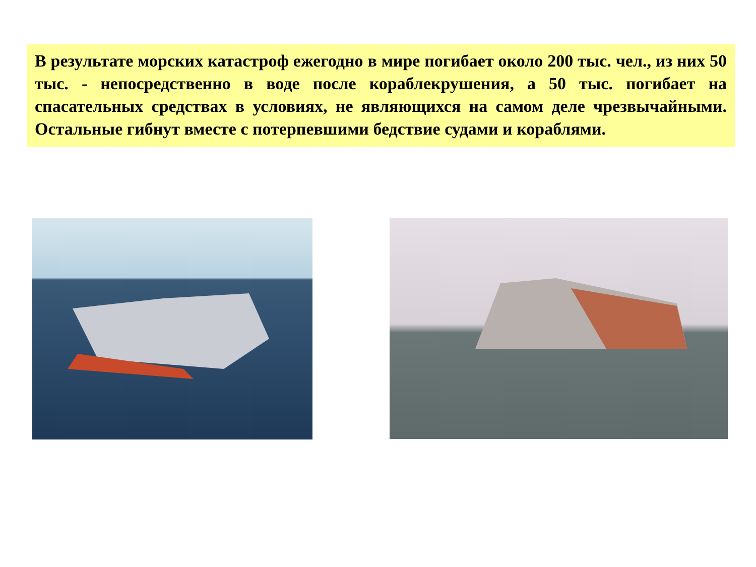В результате морских катастроф ежегодно в мире погибает около 200 тыс. чел., из них 50 тыс. - непосредственно в воде после кораблекрушения, а 50 тыс. погибает на спасательных средствах в условиях, не являющихся на самом деле чрезвычайными. Остальные гибнут вместе с потерпевшими бедствие судами и кораблями.